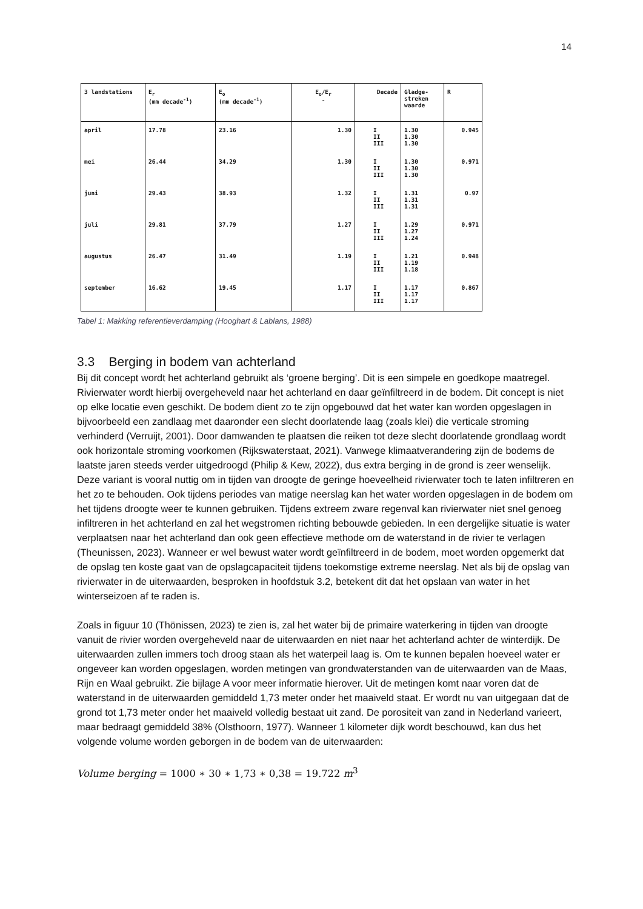14
| 3 landstations | E<sub>r</sub> (mm decade<sup>-1</sup>) | E<sub>o</sub> (mm decade<sup>-1</sup>) | E<sub>o</sub>/E<sub>r</sub> - | Decade | Gladge- streken waarde | R |
| --- | --- | --- | --- | --- | --- | --- |
| april | 17.78 | 23.16 | 1.30 | I II III | 1.30 1.30 1.30 | 0.945 |
| mei | 26.44 | 34.29 | 1.30 | I II III | 1.30 1.30 1.30 | 0.971 |
| juni | 29.43 | 38.93 | 1.32 | I II III | 1.31 1.31 1.31 | 0.97 |
| juli | 29.81 | 37.79 | 1.27 | I II III | 1.29 1.27 1.24 | 0.971 |
| augustus | 26.47 | 31.49 | 1.19 | I II III | 1.21 1.19 1.18 | 0.948 |
| september | 16.62 | 19.45 | 1.17 | I II III | 1.17 1.17 1.17 | 0.867 |
Tabel 1: Makking referentieverdamping (Hooghart & Lablans, 1988)
3.3 Berging in bodem van achterland
Bij dit concept wordt het achterland gebruikt als ‘groene berging’. Dit is een simpele en goedkope maatregel. Rivierwater wordt hierbij overgeheveld naar het achterland en daar geïnfiltreerd in de bodem. Dit concept is niet op elke locatie even geschikt. De bodem dient zo te zijn opgebouwd dat het water kan worden opgeslagen in bijvoorbeeld een zandlaag met daaronder een slecht doorlatende laag (zoals klei) die verticale stroming verhinderd (Verruijt, 2001). Door damwanden te plaatsen die reiken tot deze slecht doorlatende grondlaag wordt ook horizontale stroming voorkomen (Rijkswaterstaat, 2021). Vanwege klimaatverandering zijn de bodems de laatste jaren steeds verder uitgedroogd (Philip & Kew, 2022), dus extra berging in de grond is zeer wenselijk. Deze variant is vooral nuttig om in tijden van droogte de geringe hoeveelheid rivierwater toch te laten infiltreren en het zo te behouden. Ook tijdens periodes van matige neerslag kan het water worden opgeslagen in de bodem om het tijdens droogte weer te kunnen gebruiken. Tijdens extreem zware regenval kan rivierwater niet snel genoeg infiltreren in het achterland en zal het wegstromen richting bebouwde gebieden. In een dergelijke situatie is water verplaatsen naar het achterland dan ook geen effectieve methode om de waterstand in de rivier te verlagen (Theunissen, 2023). Wanneer er wel bewust water wordt geïnfiltreerd in de bodem, moet worden opgemerkt dat de opslag ten koste gaat van de opslagcapaciteit tijdens toekomstige extreme neerslag. Net als bij de opslag van rivierwater in de uiterwaarden, besproken in hoofdstuk 3.2, betekent dit dat het opslaan van water in het winterseizoen af te raden is.
Zoals in figuur 10 (Thönissen, 2023) te zien is, zal het water bij de primaire waterkering in tijden van droogte vanuit de rivier worden overgeheveld naar de uiterwaarden en niet naar het achterland achter de winterdijk. De uiterwaarden zullen immers toch droog staan als het waterpeil laag is. Om te kunnen bepalen hoeveel water er ongeveer kan worden opgeslagen, worden metingen van grondwaterstanden van de uiterwaarden van de Maas, Rijn en Waal gebruikt. Zie bijlage A voor meer informatie hierover. Uit de metingen komt naar voren dat de waterstand in de uiterwaarden gemiddeld 1,73 meter onder het maaiveld staat. Er wordt nu van uitgegaan dat de grond tot 1,73 meter onder het maaiveld volledig bestaat uit zand. De porositeit van zand in Nederland varieert, maar bedraagt gemiddeld 38% (Olsthoorn, 1977). Wanneer 1 kilometer dijk wordt beschouwd, kan dus het volgende volume worden geborgen in de bodem van de uiterwaarden:
Volume berging = 1000 ∗ 30 ∗ 1,73 ∗ 0,38 = 19.722 m<sup>3</sup>